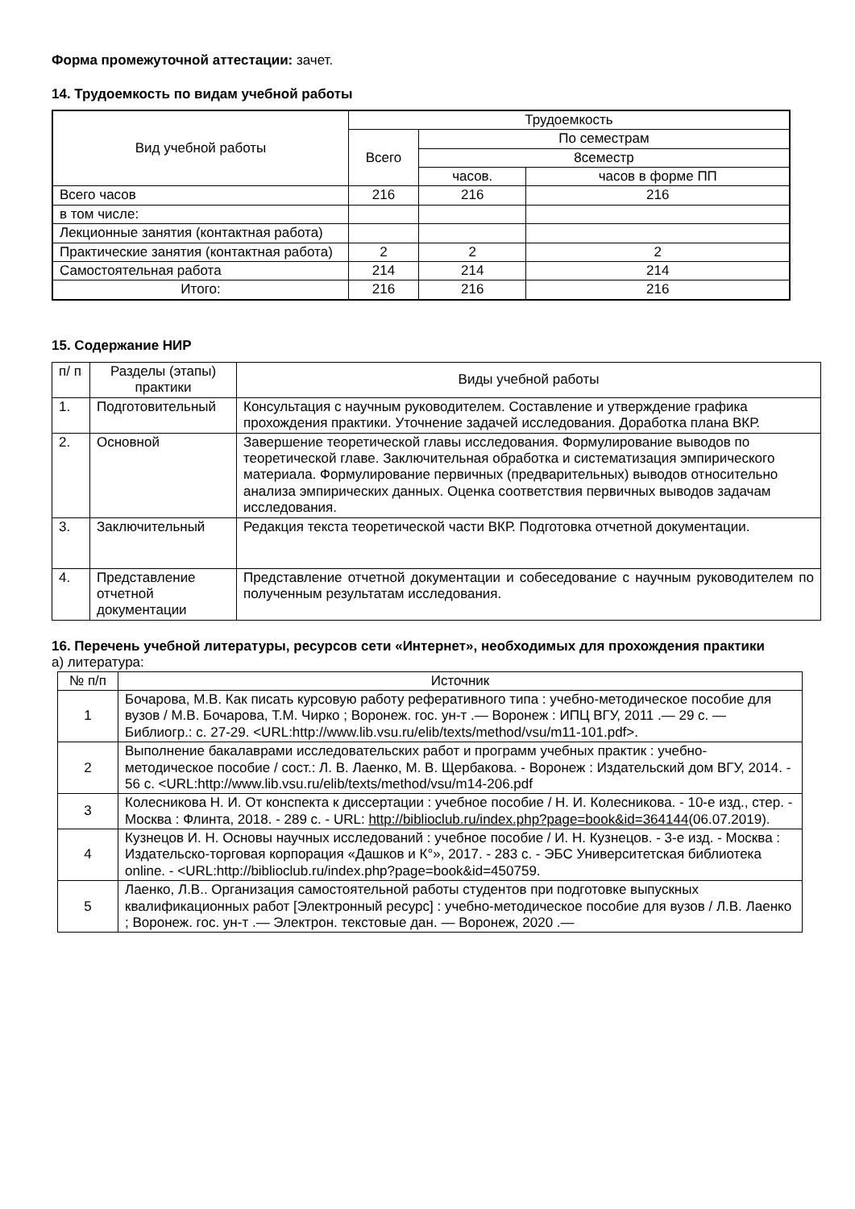Форма промежуточной аттестации: зачет.
14. Трудоемкость по видам учебной работы
| Вид учебной работы | Трудоемкость | | |
| --- | --- | --- | --- |
| | Всего | По семестрам | |
| | | 8семестр | |
| | | часов. | часов в форме ПП |
| Всего часов | 216 | 216 | 216 |
| в том числе: | | | |
| Лекционные занятия (контактная работа) | | | |
| Практические занятия (контактная работа) | 2 | 2 | 2 |
| Самостоятельная работа | 214 | 214 | 214 |
| Итого: | 216 | 216 | 216 |
15. Содержание НИР
| п/ п | Разделы (этапы) практики | Виды учебной работы |
| 1. | Подготовительный | Консультация с научным руководителем. Составление и утверждение графика прохождения практики. Уточнение задачей исследования. Доработка плана ВКР. |
| 2. | Основной | Завершение теоретической главы исследования. Формулирование выводов по теоретической главе. Заключительная обработка и систематизация эмпирического материала. Формулирование первичных (предварительных) выводов относительно анализа эмпирических данных. Оценка соответствия первичных выводов задачам исследования. |
| 3. | Заключительный | Редакция текста теоретической части ВКР. Подготовка отчетной документации. |
| 4. | Представление отчетной документации | Представление отчетной документации и собеседование с научным руководителем по полученным результатам исследования. |
16. Перечень учебной литературы, ресурсов сети «Интернет», необходимых для прохождения практики
а) литература:
| № п/п | Источник |
| 1 | Бочарова, М.В. Как писать курсовую работу реферативного типа : учебно-методическое пособие для вузов / М.В. Бочарова, Т.М. Чирко ; Воронеж. гос. ун-т .— Воронеж : ИПЦ ВГУ, 2011 .— 29 с. — Библиогр.: с. 27-29. <URL:http://www.lib.vsu.ru/elib/texts/method/vsu/m11-101.pdf>. |
| 2 | Выполнение бакалаврами исследовательских работ и программ учебных практик : учебно-методическое пособие / сост.: Л. В. Лаенко, М. В. Щербакова. - Воронеж : Издательский дом ВГУ, 2014. - 56 с. <URL:http://www.lib.vsu.ru/elib/texts/method/vsu/m14-206.pdf |
| 3 | Колесникова Н. И. От конспекта к диссертации : учебное пособие / Н. И. Колесникова. - 10-е изд., стер. - Москва : Флинта, 2018. - 289 с. - URL: http://biblioclub.ru/index.php?page=book&id=364144 (06.07.2019). |
| 4 | Кузнецов И. Н. Основы научных исследований : учебное пособие / И. Н. Кузнецов. - 3-е изд. - Москва : Издательско-торговая корпорация «Дашков и К°», 2017. - 283 с. - ЭБС Университетская библиотека online. - <URL:http://biblioclub.ru/index.php?page=book&id=450759. |
| 5 | Лаенко, Л.В.. Организация самостоятельной работы студентов при подготовке выпускных квалификационных работ [Электронный ресурс] : учебно-методическое пособие для вузов / Л.В. Лаенко ; Воронеж. гос. ун-т .— Электрон. текстовые дан. — Воронеж, 2020 .— |